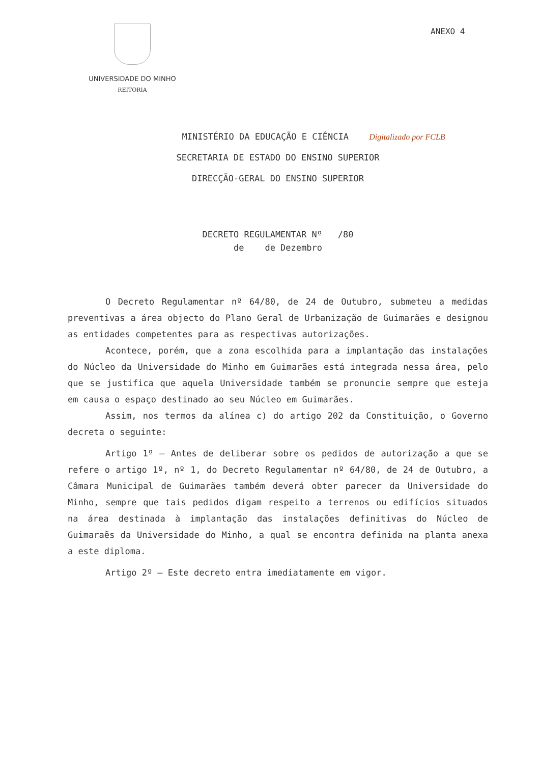UNIVERSIDADE DO MINHO
REITORIA
ANEXO 4
MINISTÉRIO DA EDUCAÇÃO E CIÊNCIA Digitalizado por FCLB
SECRETARIA DE ESTADO DO ENSINO SUPERIOR
DIRECÇÃO-GERAL DO ENSINO SUPERIOR
DECRETO REGULAMENTAR Nº /80
de de Dezembro
O Decreto Regulamentar nº 64/80, de 24 de Outubro, submeteu a medidas preventivas a área objecto do Plano Geral de Urbanização de Guimarães e designou as entidades competentes para as respectivas autorizações.
Acontece, porém, que a zona escolhida para a implantação das instalações do Núcleo da Universidade do Minho em Guimarães está integrada nessa área, pelo que se justifica que aquela Universidade também se pronuncie sempre que esteja em causa o espaço destinado ao seu Núcleo em Guimarães.
Assim, nos termos da alínea c) do artigo 202 da Constituição, o Governo decreta o seguinte:
Artigo 1º — Antes de deliberar sobre os pedidos de autorização a que se refere o artigo 1º, nº 1, do Decreto Regulamentar nº 64/80, de 24 de Outubro, a Câmara Municipal de Guimarães também deverá obter parecer da Universidade do Minho, sempre que tais pedidos digam respeito a terrenos ou edifícios situados na área destinada à implantação das instalações definitivas do Núcleo de Guimaraẽs da Universidade do Minho, a qual se encontra definida na planta anexa a este diploma.
Artigo 2º — Este decreto entra imediatamente em vigor.